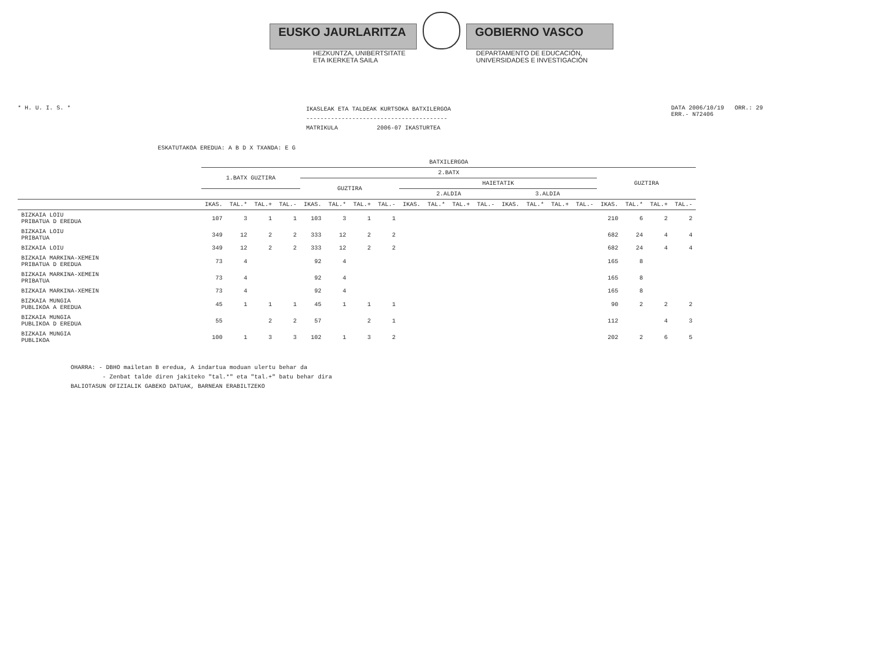EUSKO JAURLARITZA GOBIERNO VASCO
HEZKUNTZA, UNIBERTSITATE
ETA IKERKETA SAILA
DEPARTAMENTO DE EDUCACIÓN,
UNIVERSIDADES E INVESTIGACIÓN
* H. U. I. S. *
IKASLEAK ETA TALDEAK KURTSOKA BATXILERGOA
----------------------------------------
MATRIKULA 2006-07 IKASTURTEA
DATA 2006/10/19 ORR.: 29
ERR.- N72406
ESKATUTAKOA EREDUA: A B D X TXANDA: E G
| | BATXILERGOA | | | | | | | | | | | | | | | | | | | |
| --- | --- | --- | --- | --- | --- | --- | --- | --- | --- | --- | --- | --- | --- | --- | --- | --- | --- | --- | --- | --- |
| | 1.BATX GUZTIRA | | | | 2.BATX | | | | | | | | | | | | GUZTIRA | | | |
| | | | | | GUZTIRA | | | | HAIETATIK | | | | | | | | | | | |
| | | | | | | | | | 2.ALDIA | | | | 3.ALDIA | | | | | | | |
| | IKAS. | TAL.* | TAL.+ | TAL.- | IKAS. | TAL.* | TAL.+ | TAL.- | IKAS. | TAL.* | TAL.+ | TAL.- | IKAS. | TAL.* | TAL.+ | TAL.- | IKAS. | TAL.* | TAL.+ | TAL.- |
| BIZKAIA LOIU PRIBATUA D EREDUA | 107 | 3 | 1 | 1 | 103 | 3 | 1 | 1 | | | | | | | | | 210 | 6 | 2 | 2 |
| BIZKAIA LOIU PRIBATUA | 349 | 12 | 2 | 2 | 333 | 12 | 2 | 2 | | | | | | | | | 682 | 24 | 4 | 4 |
| BIZKAIA LOIU | 349 | 12 | 2 | 2 | 333 | 12 | 2 | 2 | | | | | | | | | 682 | 24 | 4 | 4 |
| BIZKAIA MARKINA-XEMEIN PRIBATUA D EREDUA | 73 | 4 | | | 92 | 4 | | | | | | | | | | | 165 | 8 | | |
| BIZKAIA MARKINA-XEMEIN PRIBATUA | 73 | 4 | | | 92 | 4 | | | | | | | | | | | 165 | 8 | | |
| BIZKAIA MARKINA-XEMEIN | 73 | 4 | | | 92 | 4 | | | | | | | | | | | 165 | 8 | | |
| BIZKAIA MUNGIA PUBLIKOA A EREDUA | 45 | 1 | 1 | 1 | 45 | 1 | 1 | 1 | | | | | | | | | 90 | 2 | 2 | 2 |
| BIZKAIA MUNGIA PUBLIKOA D EREDUA | 55 | | 2 | 2 | 57 | | 2 | 1 | | | | | | | | | 112 | | 4 | 3 |
| BIZKAIA MUNGIA PUBLIKOA | 100 | 1 | 3 | 3 | 102 | 1 | 3 | 2 | | | | | | | | | 202 | 2 | 6 | 5 |
OHARRA: - DBHO mailetan B eredua, A indartua moduan ulertu behar da
- Zenbat talde diren jakiteko "tal.*" eta "tal.+" batu behar dira
BALIOTASUN OFIZIALIK GABEKO DATUAK, BARNEAN ERABILTZEKO